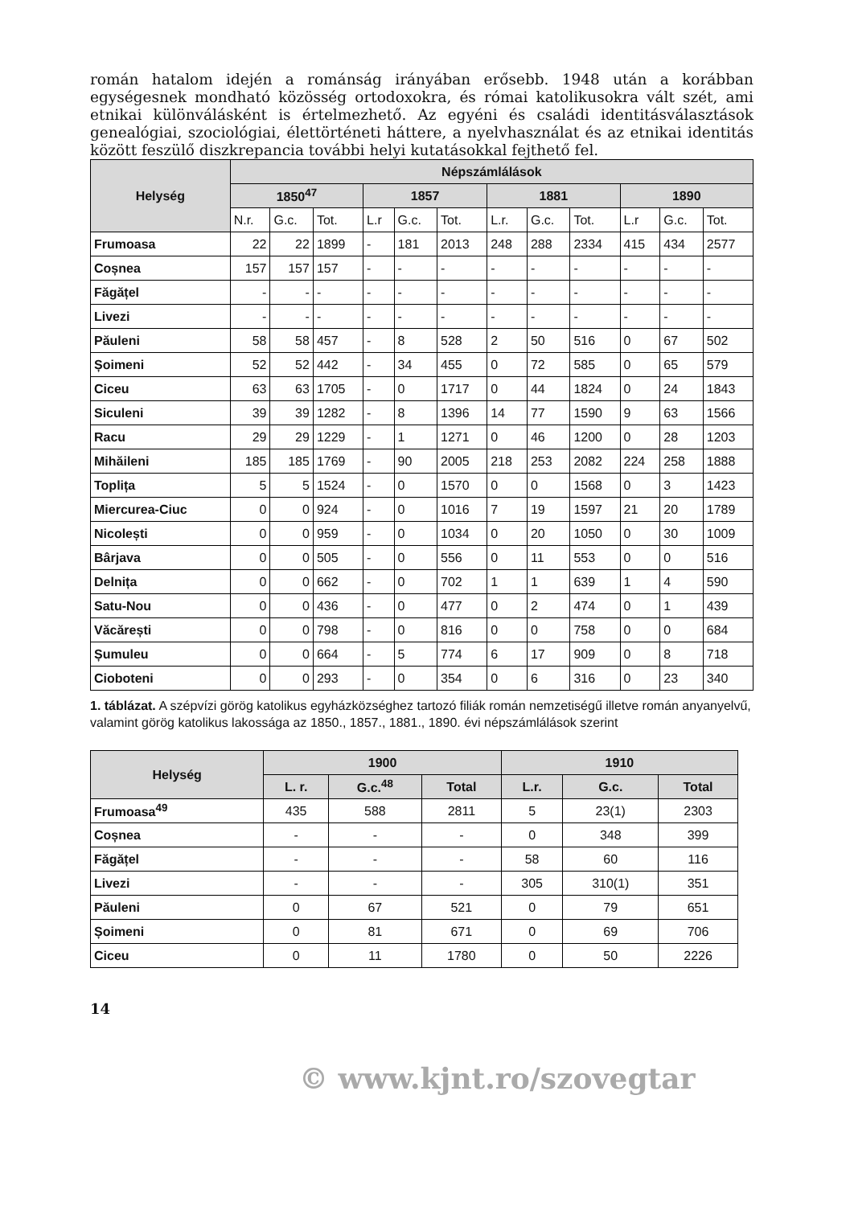román hatalom idején a románság irányában erősebb. 1948 után a koráb­ban egységesnek mondható közösség ortodoxokra, és római katolikusokra vált szét, ami etnikai különválásként is értelmezhető. Az egyéni és családi identitásválasztások genealógiai, szociológiai, élettörténeti háttere, a nyelv­használat és az etnikai identitás között feszülő diszkrepancia további helyi kutatásokkal fejthető fel.
| Helység | Népszámlálások | | | | | | | | | | | |
| --- | --- | --- | --- | --- | --- | --- | --- | --- | --- | --- | --- | --- |
| | 1850<sup>47</sup> | | | 1857 | | | 1881 | | | 1890 | | |
| | N.r. | G.c. | Tot. | L.r | G.c. | Tot. | L.r. | G.c. | Tot. | L.r | G.c. | Tot. |
| Frumoasa | 22 | 22 | 1899 | - | 181 | 2013 | 248 | 288 | 2334 | 415 | 434 | 2577 |
| Coșnea | 157 | 157 | 157 | - | - | - | - | - | - | - | - | - |
| Făgățel | - | - | - | - | - | - | - | - | - | - | - | - |
| Livezi | - | - | - | - | - | - | - | - | - | - | - | - |
| Păuleni | 58 | 58 | 457 | - | 8 | 528 | 2 | 50 | 516 | 0 | 67 | 502 |
| Șoimeni | 52 | 52 | 442 | - | 34 | 455 | 0 | 72 | 585 | 0 | 65 | 579 |
| Ciceu | 63 | 63 | 1705 | - | 0 | 1717 | 0 | 44 | 1824 | 0 | 24 | 1843 |
| Siculeni | 39 | 39 | 1282 | - | 8 | 1396 | 14 | 77 | 1590 | 9 | 63 | 1566 |
| Racu | 29 | 29 | 1229 | - | 1 | 1271 | 0 | 46 | 1200 | 0 | 28 | 1203 |
| Mihăileni | 185 | 185 | 1769 | - | 90 | 2005 | 218 | 253 | 2082 | 224 | 258 | 1888 |
| Toplița | 5 | 5 | 1524 | - | 0 | 1570 | 0 | 0 | 1568 | 0 | 3 | 1423 |
| Miercurea-Ciuc | 0 | 0 | 924 | - | 0 | 1016 | 7 | 19 | 1597 | 21 | 20 | 1789 |
| Nicolești | 0 | 0 | 959 | - | 0 | 1034 | 0 | 20 | 1050 | 0 | 30 | 1009 |
| Bârjava | 0 | 0 | 505 | - | 0 | 556 | 0 | 11 | 553 | 0 | 0 | 516 |
| Delnița | 0 | 0 | 662 | - | 0 | 702 | 1 | 1 | 639 | 1 | 4 | 590 |
| Satu-Nou | 0 | 0 | 436 | - | 0 | 477 | 0 | 2 | 474 | 0 | 1 | 439 |
| Văcărești | 0 | 0 | 798 | - | 0 | 816 | 0 | 0 | 758 | 0 | 0 | 684 |
| Șumuleu | 0 | 0 | 664 | - | 5 | 774 | 6 | 17 | 909 | 0 | 8 | 718 |
| Cioboteni | 0 | 0 | 293 | - | 0 | 354 | 0 | 6 | 316 | 0 | 23 | 340 |
1. táblázat. A szépvízi görög katolikus egyházközséghez tartozó filiák román nemzetiségű il­letve román anyanyelvű, valamint görög katolikus lakossága az 1850., 1857., 1881., 1890. évi népszámlálások szerint
| Helység | 1900 | | | 1910 | | |
| --- | --- | --- | --- | --- | --- | --- |
| | L. r. | G.c.<sup>48</sup> | Total | L.r. | G.c. | Total |
| Frumoasa<sup>49</sup> | 435 | 588 | 2811 | 5 | 23(1) | 2303 |
| Coșnea | - | - | - | 0 | 348 | 399 |
| Făgățel | - | - | - | 58 | 60 | 116 |
| Livezi | - | - | - | 305 | 310(1) | 351 |
| Păuleni | 0 | 67 | 521 | 0 | 79 | 651 |
| Șoimeni | 0 | 81 | 671 | 0 | 69 | 706 |
| Ciceu | 0 | 11 | 1780 | 0 | 50 | 2226 |
14
© www.kjnt.ro/szovegtar